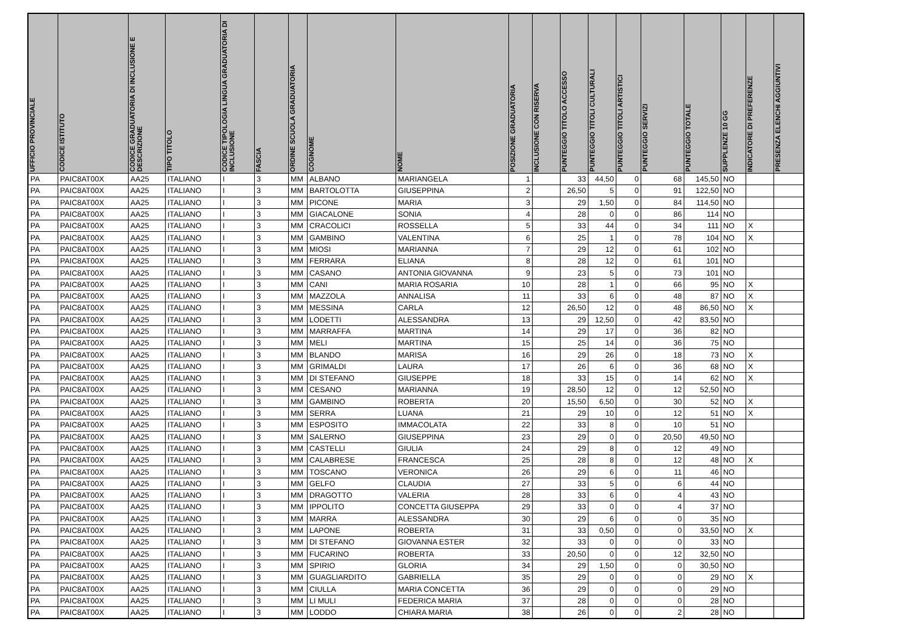| UFFICIO PROVINCIALE | CODICE ISTITUTO | CODICE GRADUATORIA DI INCLUSIONE E DESCRIZIONE | TIPO TITOLO | CODICE TIPOLOGIA LINGUA GRADUATORIA DI INCLUSIONE | FASCIA | ORDINE SCUOLA GRADUATORIA | COGNOME | NOME | POSIZIONE GRADUATORIA | INCLUSIONE CON RISERVA | PUNTEGGIO TITOLO ACCESSO | PUNTEGGIO TITOLI CULTURALI | PUNTEGGIO TITOLI ARTISTICI | PUNTEGGIO SERVIZI | PUNTEGGIO TOTALE | SUPPLENZE 10 GG | INDICATORE DI PREFERENZE | PRESENZA ELENCHI AGGIUNTIVI |
| --- | --- | --- | --- | --- | --- | --- | --- | --- | --- | --- | --- | --- | --- | --- | --- | --- | --- | --- |
| PA | PAIC8AT00X | AA25 | ITALIANO | I | 3 | MM | ALBANO | MARIANGELA | 1 | | 33 | 44,50 | 0 | 68 | 145,50 | NO | | |
| PA | PAIC8AT00X | AA25 | ITALIANO | I | 3 | MM | BARTOLOTTA | GIUSEPPINA | 2 | | 26,50 | 5 | 0 | 91 | 122,50 | NO | | |
| PA | PAIC8AT00X | AA25 | ITALIANO | I | 3 | MM | PICONE | MARIA | 3 | | 29 | 1,50 | 0 | 84 | 114,50 | NO | | |
| PA | PAIC8AT00X | AA25 | ITALIANO | I | 3 | MM | GIACALONE | SONIA | 4 | | 28 | 0 | 0 | 86 | 114 | NO | | |
| PA | PAIC8AT00X | AA25 | ITALIANO | I | 3 | MM | CRACOLICI | ROSSELLA | 5 | | 33 | 44 | 0 | 34 | 111 | NO | X | |
| PA | PAIC8AT00X | AA25 | ITALIANO | I | 3 | MM | GAMBINO | VALENTINA | 6 | | 25 | 1 | 0 | 78 | 104 | NO | X | |
| PA | PAIC8AT00X | AA25 | ITALIANO | I | 3 | MM | MIOSI | MARIANNA | 7 | | 29 | 12 | 0 | 61 | 102 | NO | | |
| PA | PAIC8AT00X | AA25 | ITALIANO | I | 3 | MM | FERRARA | ELIANA | 8 | | 28 | 12 | 0 | 61 | 101 | NO | | |
| PA | PAIC8AT00X | AA25 | ITALIANO | I | 3 | MM | CASANO | ANTONIA GIOVANNA | 9 | | 23 | 5 | 0 | 73 | 101 | NO | | |
| PA | PAIC8AT00X | AA25 | ITALIANO | I | 3 | MM | CANI | MARIA ROSARIA | 10 | | 28 | 1 | 0 | 66 | 95 | NO | X | |
| PA | PAIC8AT00X | AA25 | ITALIANO | I | 3 | MM | MAZZOLA | ANNALISA | 11 | | 33 | 6 | 0 | 48 | 87 | NO | X | |
| PA | PAIC8AT00X | AA25 | ITALIANO | I | 3 | MM | MESSINA | CARLA | 12 | | 26,50 | 12 | 0 | 48 | 86,50 | NO | X | |
| PA | PAIC8AT00X | AA25 | ITALIANO | I | 3 | MM | LODETTI | ALESSANDRA | 13 | | 29 | 12,50 | 0 | 42 | 83,50 | NO | | |
| PA | PAIC8AT00X | AA25 | ITALIANO | I | 3 | MM | MARRAFFA | MARTINA | 14 | | 29 | 17 | 0 | 36 | 82 | NO | | |
| PA | PAIC8AT00X | AA25 | ITALIANO | I | 3 | MM | MELI | MARTINA | 15 | | 25 | 14 | 0 | 36 | 75 | NO | | |
| PA | PAIC8AT00X | AA25 | ITALIANO | I | 3 | MM | BLANDO | MARISA | 16 | | 29 | 26 | 0 | 18 | 73 | NO | X | |
| PA | PAIC8AT00X | AA25 | ITALIANO | I | 3 | MM | GRIMALDI | LAURA | 17 | | 26 | 6 | 0 | 36 | 68 | NO | X | |
| PA | PAIC8AT00X | AA25 | ITALIANO | I | 3 | MM | DI STEFANO | GIUSEPPE | 18 | | 33 | 15 | 0 | 14 | 62 | NO | X | |
| PA | PAIC8AT00X | AA25 | ITALIANO | I | 3 | MM | CESANO | MARIANNA | 19 | | 28,50 | 12 | 0 | 12 | 52,50 | NO | | |
| PA | PAIC8AT00X | AA25 | ITALIANO | I | 3 | MM | GAMBINO | ROBERTA | 20 | | 15,50 | 6,50 | 0 | 30 | 52 | NO | X | |
| PA | PAIC8AT00X | AA25 | ITALIANO | I | 3 | MM | SERRA | LUANA | 21 | | 29 | 10 | 0 | 12 | 51 | NO | X | |
| PA | PAIC8AT00X | AA25 | ITALIANO | I | 3 | MM | ESPOSITO | IMMACOLATA | 22 | | 33 | 8 | 0 | 10 | 51 | NO | | |
| PA | PAIC8AT00X | AA25 | ITALIANO | I | 3 | MM | SALERNO | GIUSEPPINA | 23 | | 29 | 0 | 0 | 20,50 | 49,50 | NO | | |
| PA | PAIC8AT00X | AA25 | ITALIANO | I | 3 | MM | CASTELLI | GIULIA | 24 | | 29 | 8 | 0 | 12 | 49 | NO | | |
| PA | PAIC8AT00X | AA25 | ITALIANO | I | 3 | MM | CALABRESE | FRANCESCA | 25 | | 28 | 8 | 0 | 12 | 48 | NO | X | |
| PA | PAIC8AT00X | AA25 | ITALIANO | I | 3 | MM | TOSCANO | VERONICA | 26 | | 29 | 6 | 0 | 11 | 46 | NO | | |
| PA | PAIC8AT00X | AA25 | ITALIANO | I | 3 | MM | GELFO | CLAUDIA | 27 | | 33 | 5 | 0 | 6 | 44 | NO | | |
| PA | PAIC8AT00X | AA25 | ITALIANO | I | 3 | MM | DRAGOTTO | VALERIA | 28 | | 33 | 6 | 0 | 4 | 43 | NO | | |
| PA | PAIC8AT00X | AA25 | ITALIANO | I | 3 | MM | IPPOLITO | CONCETTA GIUSEPPA | 29 | | 33 | 0 | 0 | 4 | 37 | NO | | |
| PA | PAIC8AT00X | AA25 | ITALIANO | I | 3 | MM | MARRA | ALESSANDRA | 30 | | 29 | 6 | 0 | 0 | 35 | NO | | |
| PA | PAIC8AT00X | AA25 | ITALIANO | I | 3 | MM | LAPONE | ROBERTA | 31 | | 33 | 0,50 | 0 | 0 | 33,50 | NO | X | |
| PA | PAIC8AT00X | AA25 | ITALIANO | I | 3 | MM | DI STEFANO | GIOVANNA ESTER | 32 | | 33 | 0 | 0 | 0 | 33 | NO | | |
| PA | PAIC8AT00X | AA25 | ITALIANO | I | 3 | MM | FUCARINO | ROBERTA | 33 | | 20,50 | 0 | 0 | 12 | 32,50 | NO | | |
| PA | PAIC8AT00X | AA25 | ITALIANO | I | 3 | MM | SPIRIO | GLORIA | 34 | | 29 | 1,50 | 0 | 0 | 30,50 | NO | | |
| PA | PAIC8AT00X | AA25 | ITALIANO | I | 3 | MM | GUAGLIARDITO | GABRIELLA | 35 | | 29 | 0 | 0 | 0 | 29 | NO | X | |
| PA | PAIC8AT00X | AA25 | ITALIANO | I | 3 | MM | CIULLA | MARIA CONCETTA | 36 | | 29 | 0 | 0 | 0 | 29 | NO | | |
| PA | PAIC8AT00X | AA25 | ITALIANO | I | 3 | MM | LI MULI | FEDERICA MARIA | 37 | | 28 | 0 | 0 | 0 | 28 | NO | | |
| PA | PAIC8AT00X | AA25 | ITALIANO | I | 3 | MM | LODDO | CHIARA MARIA | 38 | | 26 | 0 | 0 | 2 | 28 | NO | | |